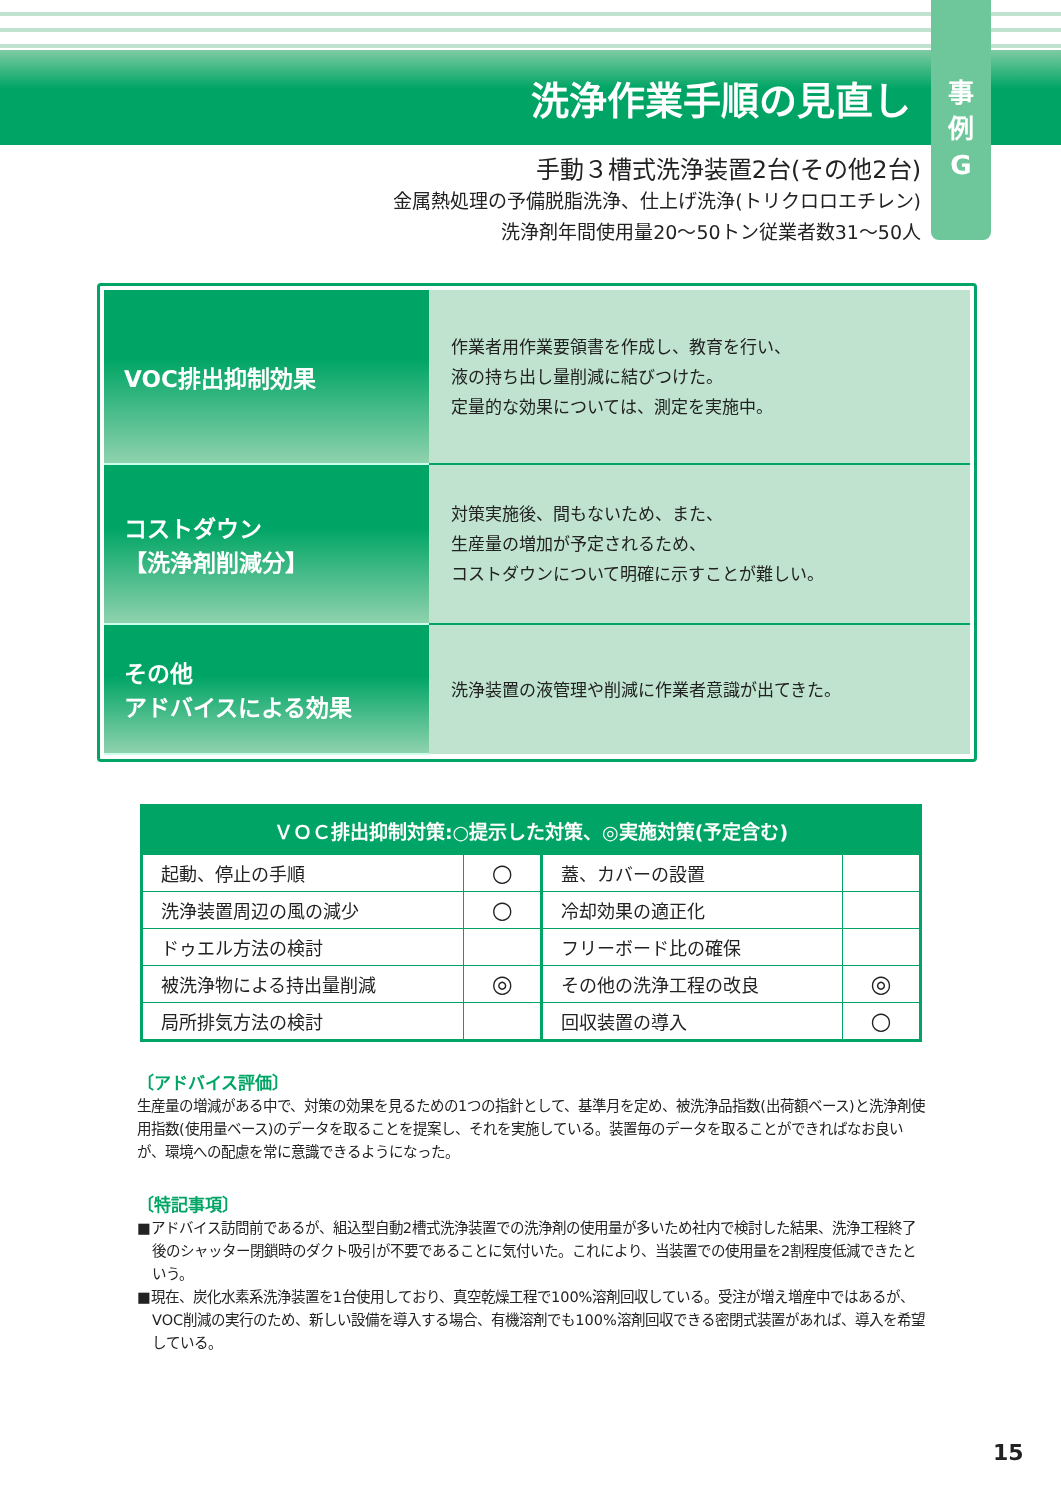洗浄作業手順の見直し
事
例
G
手動３槽式洗浄装置2台(その他2台)
金属熱処理の予備脱脂洗浄、仕上げ洗浄(トリクロロエチレン)
洗浄剤年間使用量20～50トン従業者数31～50人
| VOC排出抑制効果 | 作業者用作業要領書を作成し、教育を行い、 液の持ち出し量削減に結びつけた。 定量的な効果については、測定を実施中。 |
| コストダウン 【洗浄剤削減分】 | 対策実施後、間もないため、また、 生産量の増加が予定されるため、 コストダウンについて明確に示すことが難しい。 |
| その他 アドバイスによる効果 | 洗浄装置の液管理や削減に作業者意識が出てきた。 |
| ＶＯＣ排出抑制対策:○提示した対策、◎実施対策(予定含む) | | | |
| --- | --- | --- | --- |
| 起動、停止の手順 | ○ | 蓋、カバーの設置 | |
| 洗浄装置周辺の風の減少 | ○ | 冷却効果の適正化 | |
| ドゥエル方法の検討 | | フリーボード比の確保 | |
| 被洗浄物による持出量削減 | ◎ | その他の洗浄工程の改良 | ◎ |
| 局所排気方法の検討 | | 回収装置の導入 | ○ |
〔アドバイス評価〕
生産量の増減がある中で、対策の効果を見るための1つの指針として、基準月を定め、被洗浄品指数(出荷額ベース)と洗浄剤使用指数(使用量ベース)のデータを取ることを提案し、それを実施している。装置毎のデータを取ることができればなお良いが、環境への配慮を常に意識できるようになった。
〔特記事項〕
■アドバイス訪問前であるが、組込型自動2槽式洗浄装置での洗浄剤の使用量が多いため社内で検討した結果、洗浄工程終了後のシャッター閉鎖時のダクト吸引が不要であることに気付いた。これにより、当装置での使用量を2割程度低減できたという。
■現在、炭化水素系洗浄装置を1台使用しており、真空乾燥工程で100%溶剤回収している。受注が増え増産中ではあるが、VOC削減の実行のため、新しい設備を導入する場合、有機溶剤でも100%溶剤回収できる密閉式装置があれば、導入を希望している。
15